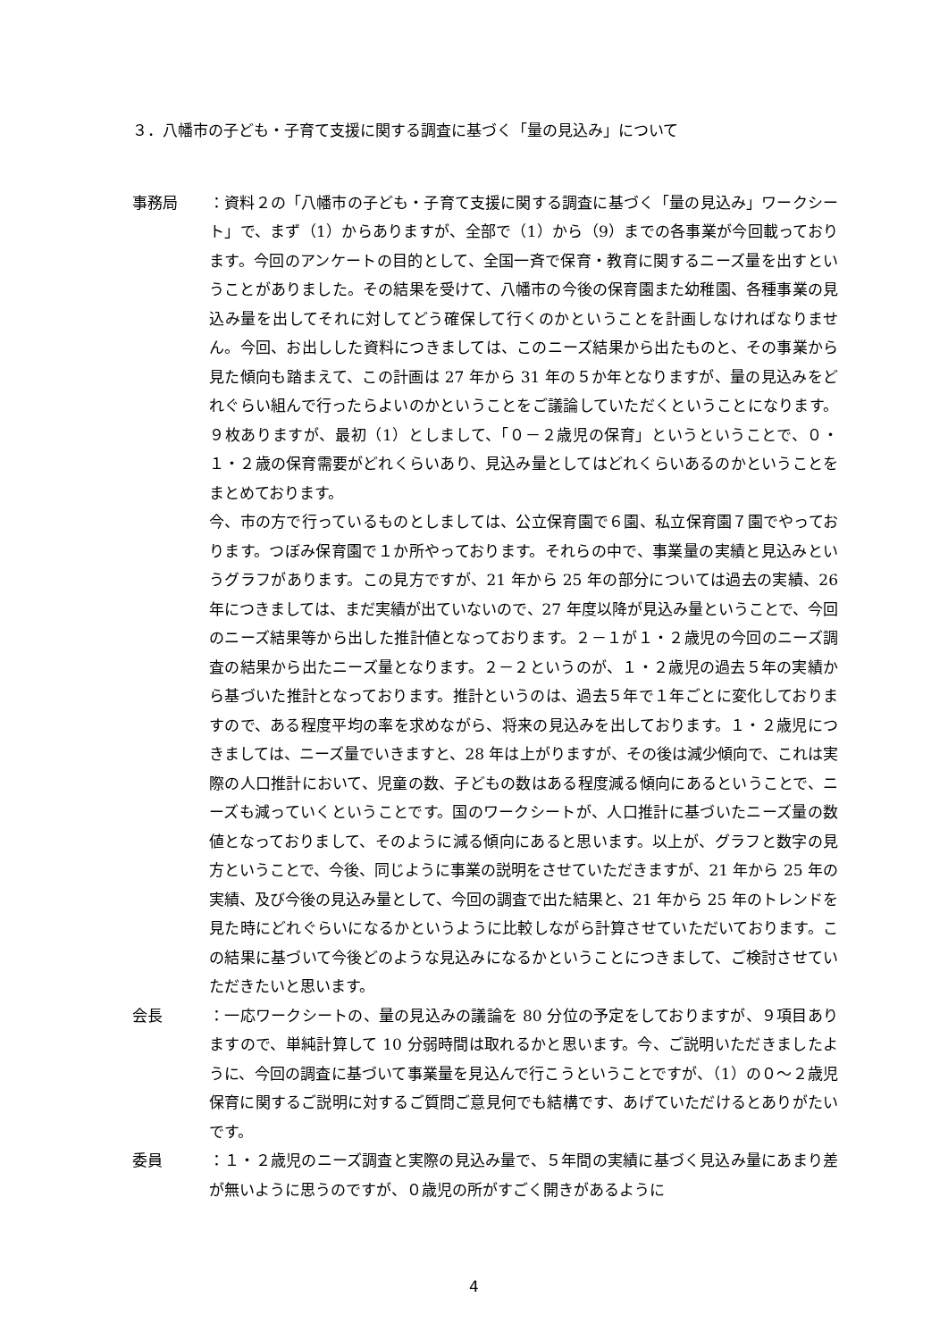３．八幡市の子ども・子育て支援に関する調査に基づく「量の見込み」について
事務局 ：資料２の「八幡市の子ども・子育て支援に関する調査に基づく「量の見込み」ワークシート」で、まず（1）からありますが、全部で（1）から（9）までの各事業が今回載っております。今回のアンケートの目的として、全国一斉で保育・教育に関するニーズ量を出すということがありました。その結果を受けて、八幡市の今後の保育園また幼稚園、各種事業の見込み量を出してそれに対してどう確保して行くのかということを計画しなければなりません。今回、お出しした資料につきましては、このニーズ結果から出たものと、その事業から見た傾向も踏まえて、この計画は 27 年から 31 年の５か年となりますが、量の見込みをどれぐらい組んで行ったらよいのかということをご議論していただくということになります。９枚ありますが、最初（1）としまして、「０－２歳児の保育」というということで、０・１・２歳の保育需要がどれくらいあり、見込み量としてはどれくらいあるのかということをまとめております。
今、市の方で行っているものとしましては、公立保育園で６園、私立保育園７園でやっております。つぼみ保育園で１か所やっております。それらの中で、事業量の実績と見込みというグラフがあります。この見方ですが、21 年から 25 年の部分については過去の実績、26 年につきましては、まだ実績が出ていないので、27 年度以降が見込み量ということで、今回のニーズ結果等から出した推計値となっております。２－１が１・２歳児の今回のニーズ調査の結果から出たニーズ量となります。２－２というのが、１・２歳児の過去５年の実績から基づいた推計となっております。推計というのは、過去５年で１年ごとに変化しておりますので、ある程度平均の率を求めながら、将来の見込みを出しております。１・２歳児につきましては、ニーズ量でいきますと、28 年は上がりますが、その後は減少傾向で、これは実際の人口推計において、児童の数、子どもの数はある程度減る傾向にあるということで、ニーズも減っていくということです。国のワークシートが、人口推計に基づいたニーズ量の数値となっておりまして、そのように減る傾向にあると思います。以上が、グラフと数字の見方ということで、今後、同じように事業の説明をさせていただきますが、21 年から 25 年の実績、及び今後の見込み量として、今回の調査で出た結果と、21 年から 25 年のトレンドを見た時にどれぐらいになるかというように比較しながら計算させていただいております。この結果に基づいて今後どのような見込みになるかということにつきまして、ご検討させていただきたいと思います。
会長 ：一応ワークシートの、量の見込みの議論を 80 分位の予定をしておりますが、９項目ありますので、単純計算して 10 分弱時間は取れるかと思います。今、ご説明いただきましたように、今回の調査に基づいて事業量を見込んで行こうということですが、（1）の０～２歳児保育に関するご説明に対するご質問ご意見何でも結構です、あげていただけるとありがたいです。
委員 ：１・２歳児のニーズ調査と実際の見込み量で、５年間の実績に基づく見込み量にあまり差が無いように思うのですが、０歳児の所がすごく開きがあるように
4